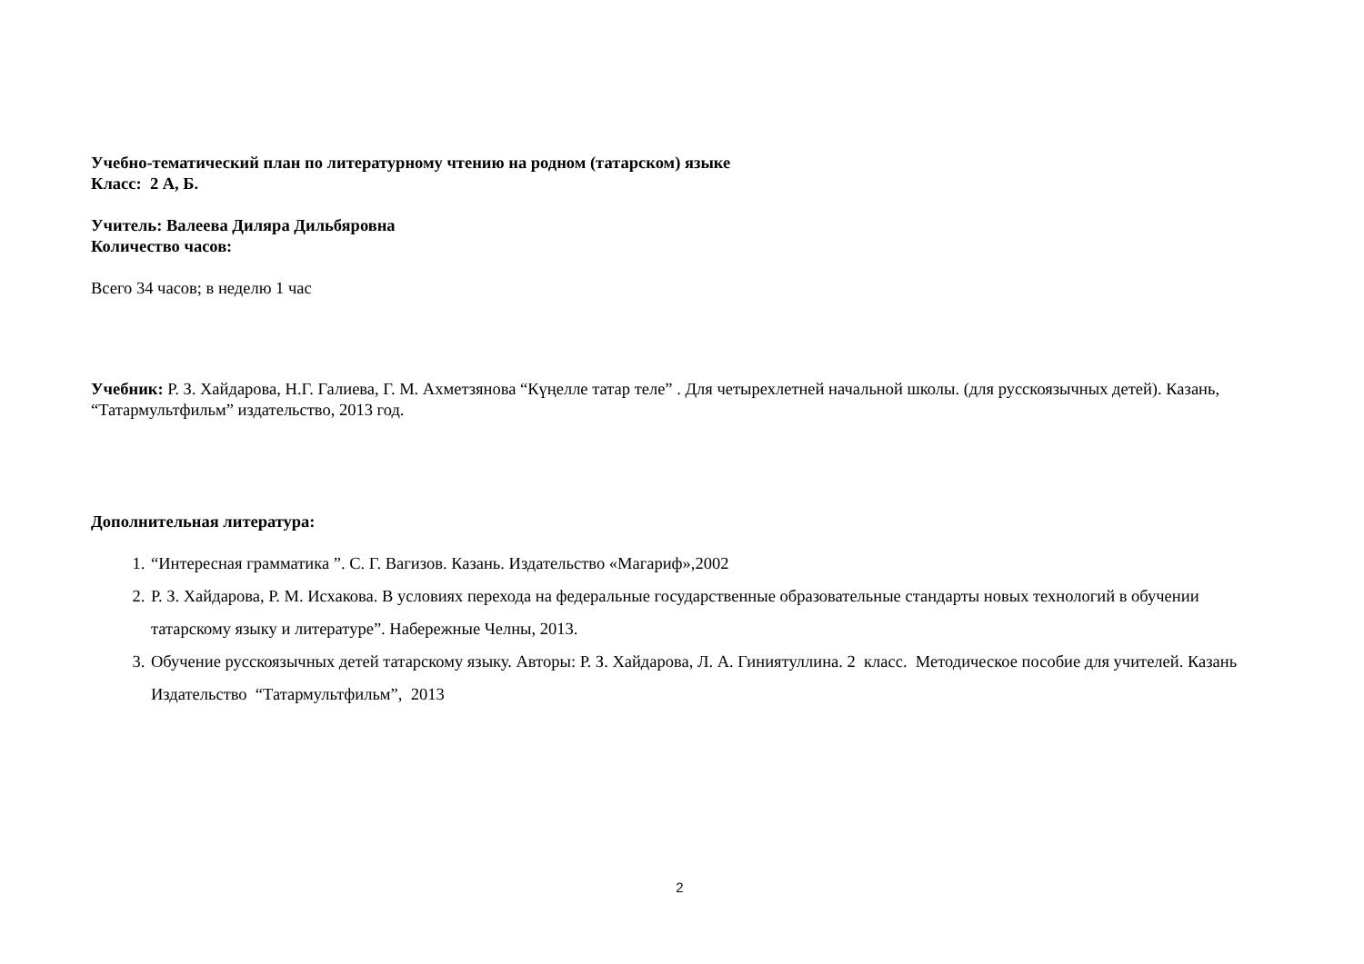Учебно-тематический план по литературному чтению на родном (татарском) языке
Класс: 2 А, Б.
Учитель: Валеева Диляра Дильбяровна
Количество часов:
Всего 34 часов; в неделю 1 час
Учебник: Р. З. Хайдарова, Н.Г. Галиева, Г. М. Ахметзянова “Күңелле татар теле” . Для четырехлетней начальной школы. (для русскоязычных детей). Казань, “Татармультфильм” издательство, 2013 год.
Дополнительная литература:
1. “Интересная грамматика ”. С. Г. Вагизов. Казань. Издательство «Магариф»,2002
2. Р. З. Хайдарова, Р. М. Исхакова. В условиях перехода на федеральные государственные образовательные стандарты новых технологий в обучении татарскому языку и литературе”. Набережные Челны, 2013.
3. Обучение русскоязычных детей татарскому языку. Авторы: Р. З. Хайдарова, Л. А. Гиниятуллина. 2 класс. Методическое пособие для учителей. Казань Издательство “Татармультфильм”, 2013
2